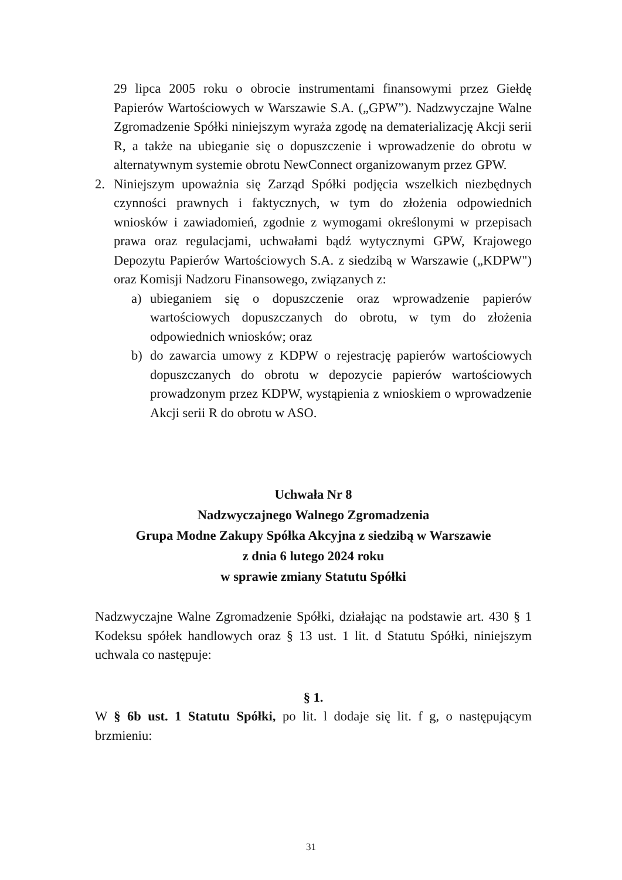29 lipca 2005 roku o obrocie instrumentami finansowymi przez Giełdę Papierów Wartościowych w Warszawie S.A. („GPW”). Nadzwyczajne Walne Zgromadzenie Spółki niniejszym wyraża zgodę na dematerializację Akcji serii R, a także na ubieganie się o dopuszczenie i wprowadzenie do obrotu w alternatywnym systemie obrotu NewConnect organizowanym przez GPW.
2. Niniejszym upoważnia się Zarząd Spółki podjęcia wszelkich niezbędnych czynności prawnych i faktycznych, w tym do złożenia odpowiednich wniosków i zawiadomień, zgodnie z wymogami określonymi w przepisach prawa oraz regulacjami, uchwałami bądź wytycznymi GPW, Krajowego Depozytu Papierów Wartościowych S.A. z siedzibą w Warszawie („KDPW") oraz Komisji Nadzoru Finansowego, związanych z:
a) ubieganiem się o dopuszczenie oraz wprowadzenie papierów wartościowych dopuszczanych do obrotu, w tym do złożenia odpowiednich wniosków; oraz
b) do zawarcia umowy z KDPW o rejestrację papierów wartościowych dopuszczanych do obrotu w depozycie papierów wartościowych prowadzonym przez KDPW, wystąpienia z wnioskiem o wprowadzenie Akcji serii R do obrotu w ASO.
Uchwała Nr 8
Nadzwyczajnego Walnego Zgromadzenia
Grupa Modne Zakupy Spółka Akcyjna z siedzibą w Warszawie
z dnia 6 lutego 2024 roku
w sprawie zmiany Statutu Spółki
Nadzwyczajne Walne Zgromadzenie Spółki, działając na podstawie art. 430 § 1 Kodeksu spółek handlowych oraz § 13 ust. 1 lit. d Statutu Spółki, niniejszym uchwala co następuje:
§ 1.
W § 6b ust. 1 Statutu Spółki, po lit. l dodaje się lit. f g, o następującym brzmieniu:
31